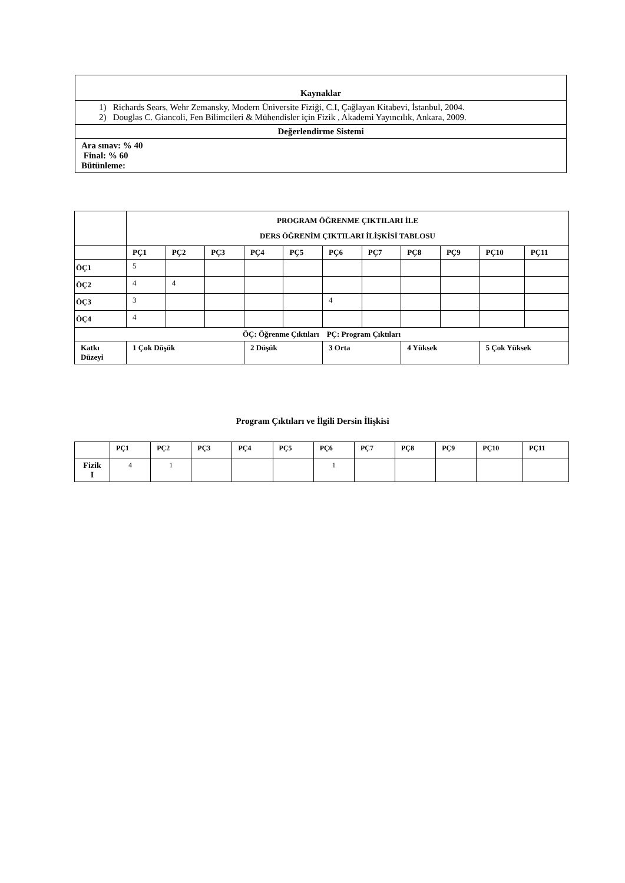| Kaynaklar |
| --- |
| 1) Richards Sears, Wehr Zemansky, Modern Üniversite Fiziği, C.I, Çağlayan Kitabevi, İstanbul, 2004. 2) Douglas C. Giancoli, Fen Bilimcileri & Mühendisler için Fizik , Akademi Yayıncılık, Ankara, 2009. |
| Değerlendirme Sistemi |
| Ara sınav: % 40 Final: % 60 Bütünleme: |
| | PROGRAM ÖĞRENME ÇIKTILARI İLE DERS ÖĞRENİM ÇIKTILARI İLİŞKİSİ TABLOSU | | | | | | | | | | |
| | PÇ1 | PÇ2 | PÇ3 | PÇ4 | PÇ5 | PÇ6 | PÇ7 | PÇ8 | PÇ9 | PÇ10 | PÇ11 |
| ÖÇ1 | 5 | | | | | | | | | | |
| ÖÇ2 | 4 | 4 | | | | | | | | | |
| ÖÇ3 | 3 | | | | | 4 | | | | | |
| ÖÇ4 | 4 | | | | | | | | | | |
| ÖÇ: Öğrenme Çıktıları PÇ: Program Çıktıları | | | | | | | | | | | |
| Katkı Düzeyi | 1 Çok Düşük | | | 2 Düşük | | 3 Orta | | 4 Yüksek | | 5 Çok Yüksek | |
Program Çıktıları ve İlgili Dersin İlişkisi
| | PÇ1 | PÇ2 | PÇ3 | PÇ4 | PÇ5 | PÇ6 | PÇ7 | PÇ8 | PÇ9 | PÇ10 | PÇ11 |
| Fizik I | 4 | 1 | | | | 1 | | | | | |